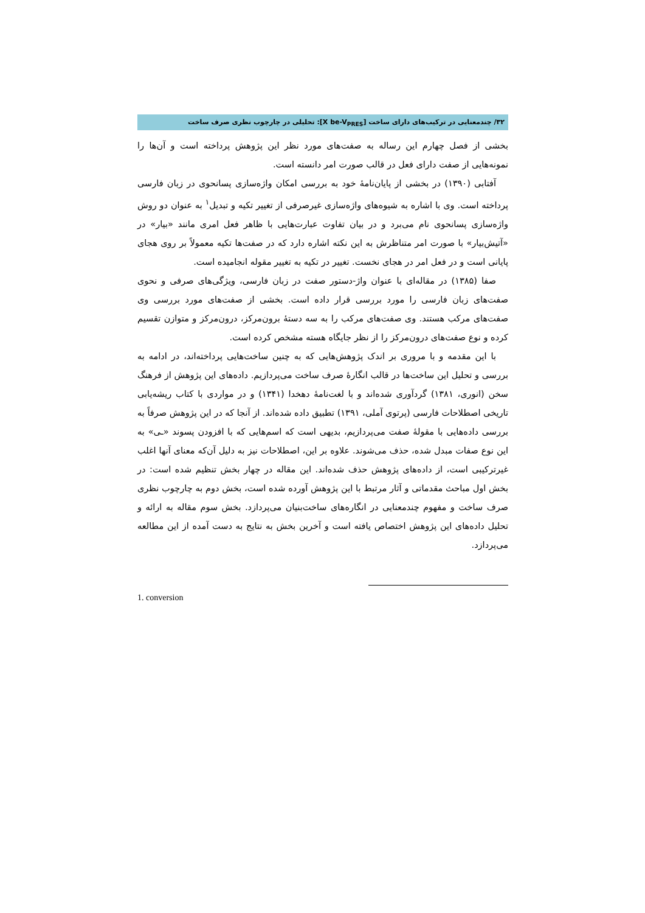۳۲/ چندمعنایی در ترکیب‌های دارای ساخت [X be-V<sub>PRES</sub>]: تحلیلی در چارچوب نظری صرف ساخت
بخشی از فصل چهارم این رساله به صفت‌های مورد نظر این پژوهش پرداخته است و آن‌ها را نمونه‌هایی از صفت دارای فعل در قالب صورت امر دانسته است.
آفتابی (۱۳۹۰) در بخشی از پایان‌نامهٔ خود به بررسی امکان واژه‌سازی پسانحوی در زبان فارسی پرداخته است. وی با اشاره به شیوه‌های واژه‌سازی غیرصرفی از تغییر تکیه و تبدیل<sup>۱</sup> به عنوان دو روش واژه‌سازی پسانحوی نام می‌برد و در بیان تفاوت عبارت‌هایی با ظاهر فعل امری مانند «بیار» در «آتیش‌بیار» با صورت امر متناظرش به این نکته اشاره دارد که در صفت‌ها تکیه معمولاً بر روی هجای پایانی است و در فعل امر در هجای نخست. تغییر در تکیه به تغییر مقوله انجامیده است.
صفا (۱۳۸۵) در مقاله‌ای با عنوان واژ-دستور صفت در زبان فارسی، ویژگی‌های صرفی و نحوی صفت‌های زبان فارسی را مورد بررسی قرار داده است. بخشی از صفت‌های مورد بررسی وی صفت‌های مرکب هستند. وی صفت‌های مرکب را به سه دستهٔ برون‌مرکز، درون‌مرکز و متوازن تقسیم کرده و نوع صفت‌های درون‌مرکز را از نظر جایگاه هسته مشخص کرده است.
با این مقدمه و با مروری بر اندک پژوهش‌هایی که به چنین ساخت‌هایی پرداخته‌اند، در ادامه به بررسی و تحلیل این ساخت‌ها در قالب انگارهٔ صرف ساخت می‌پردازیم. داده‌های این پژوهش از فرهنگ سخن (انوری، ۱۳۸۱) گردآوری شده‌اند و با لغت‌نامهٔ دهخدا (۱۳۴۱) و در مواردی با کتاب ریشه‌یابی تاریخی اصطلاحات فارسی (پرتوی آملی، ۱۳۹۱) تطبیق داده شده‌اند. از آنجا که در این پژوهش صرفاً به بررسی داده‌هایی با مقولهٔ صفت می‌پردازیم، بدیهی است که اسم‌هایی که با افزودن پسوند «ـی» به این نوع صفات مبدل شده، حذف می‌شوند. علاوه بر این، اصطلاحات نیز به دلیل آن‌که معنای آنها اغلب غیرترکیبی است، از داده‌های پژوهش حذف شده‌اند. این مقاله در چهار بخش تنظیم شده است: در بخش اول مباحث مقدماتی و آثار مرتبط با این پژوهش آورده شده است، بخش دوم به چارچوب نظری صرف ساخت و مفهوم چندمعنایی در انگاره‌های ساخت‌بنیان می‌پردازد. بخش سوم مقاله به ارائه و تحلیل داده‌های این پژوهش اختصاص یافته است و آخرین بخش به نتایج به دست آمده از این مطالعه می‌پردازد.
1. conversion